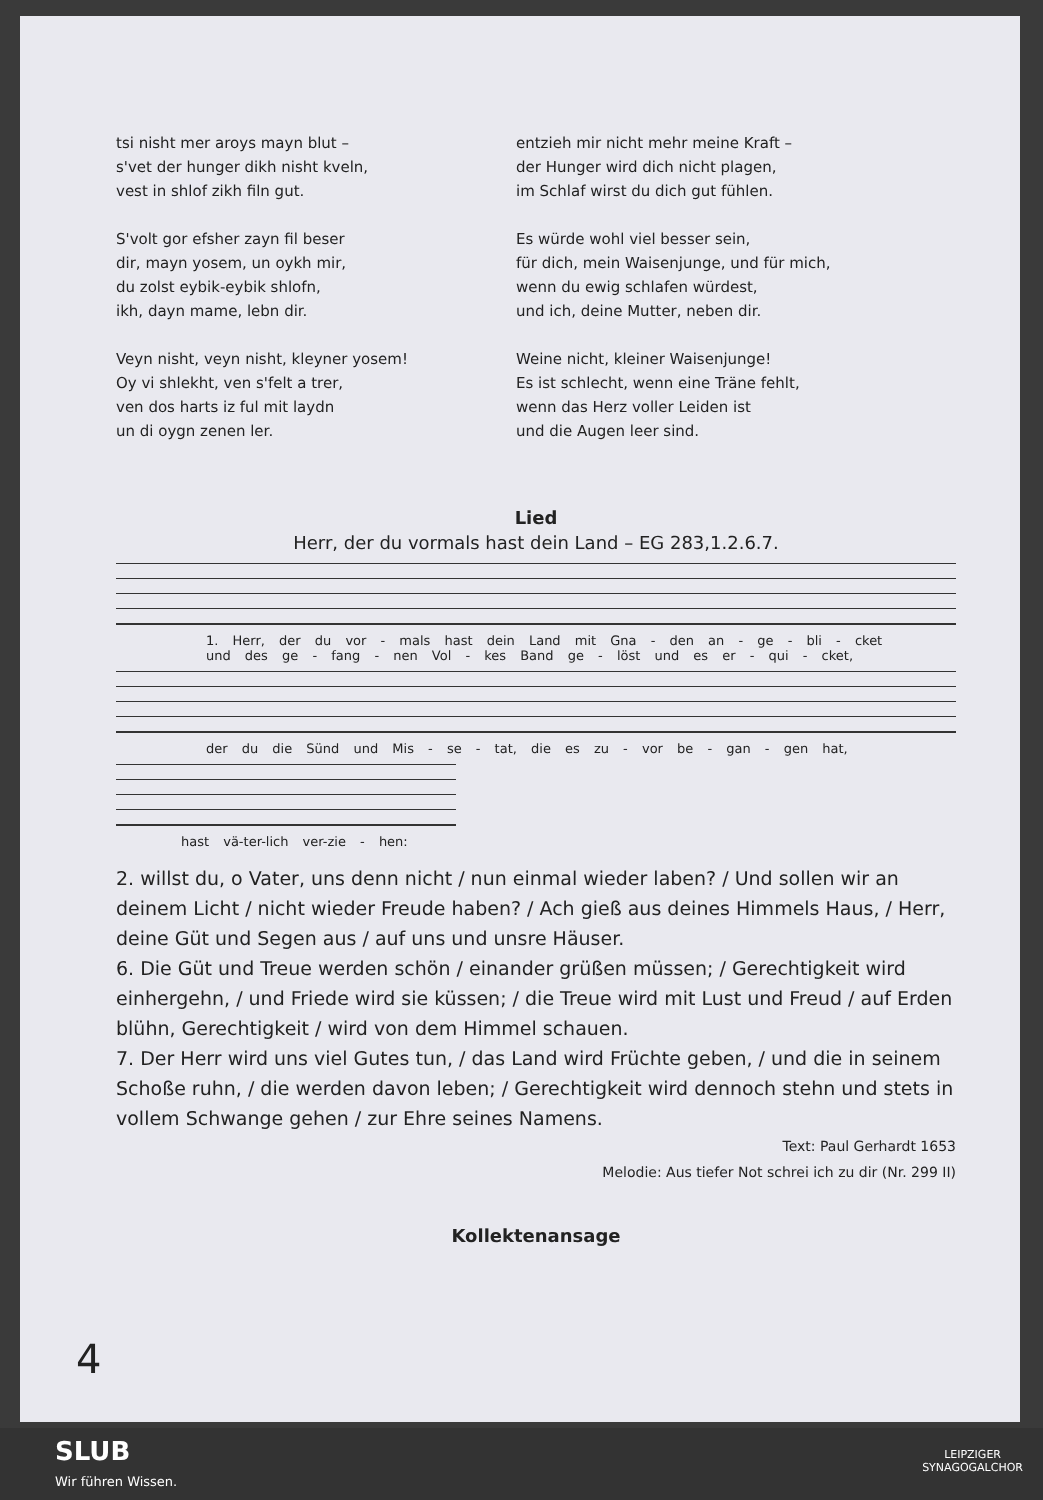tsi nisht mer aroys mayn blut –
s'vet der hunger dikh nisht kveln,
vest in shlof zikh filn gut.
S'volt gor efsher zayn fil beser
dir, mayn yosem, un oykh mir,
du zolst eybik-eybik shlofn,
ikh, dayn mame, lebn dir.
Veyn nisht, veyn nisht, kleyner yosem!
Oy vi shlekht, ven s'felt a trer,
ven dos harts iz ful mit laydn
un di oygn zenen ler.
entzieh mir nicht mehr meine Kraft –
der Hunger wird dich nicht plagen,
im Schlaf wirst du dich gut fühlen.
Es würde wohl viel besser sein,
für dich, mein Waisenjunge, und für mich,
wenn du ewig schlafen würdest,
und ich, deine Mutter, neben dir.
Weine nicht, kleiner Waisenjunge!
Es ist schlecht, wenn eine Träne fehlt,
wenn das Herz voller Leiden ist
und die Augen leer sind.
Lied
Herr, der du vormals hast dein Land – EG 283,1.2.6.7.
1. Herr, der du vor - mals hast dein Land mit Gna - den an - ge - bli - cket
und des ge - fang - nen Vol - kes Band ge - löst und es er - qui - cket,
der du die Sünd und Mis - se - tat, die es zu - vor be - gan - gen hat,
hast vä-ter-lich ver-zie - hen:
2. willst du, o Vater, uns denn nicht / nun einmal wieder laben? / Und sollen wir an deinem Licht / nicht wieder Freude haben? / Ach gieß aus deines Himmels Haus, / Herr, deine Güt und Segen aus / auf uns und unsre Häuser.
6. Die Güt und Treue werden schön / einander grüßen müssen; / Gerechtigkeit wird einhergehn, / und Friede wird sie küssen; / die Treue wird mit Lust und Freud / auf Erden blühn, Gerechtigkeit / wird von dem Himmel schauen.
7. Der Herr wird uns viel Gutes tun, / das Land wird Früchte geben, / und die in seinem Schoße ruhn, / die werden davon leben; / Gerechtigkeit wird dennoch stehn und stets in vollem Schwange gehen / zur Ehre seines Namens.
Text: Paul Gerhardt 1653
Melodie: Aus tiefer Not schrei ich zu dir (Nr. 299 II)
Kollektenansage
4
SLUB
Wir führen Wissen.
LEIPZIGER
SYNAGOGALCHOR